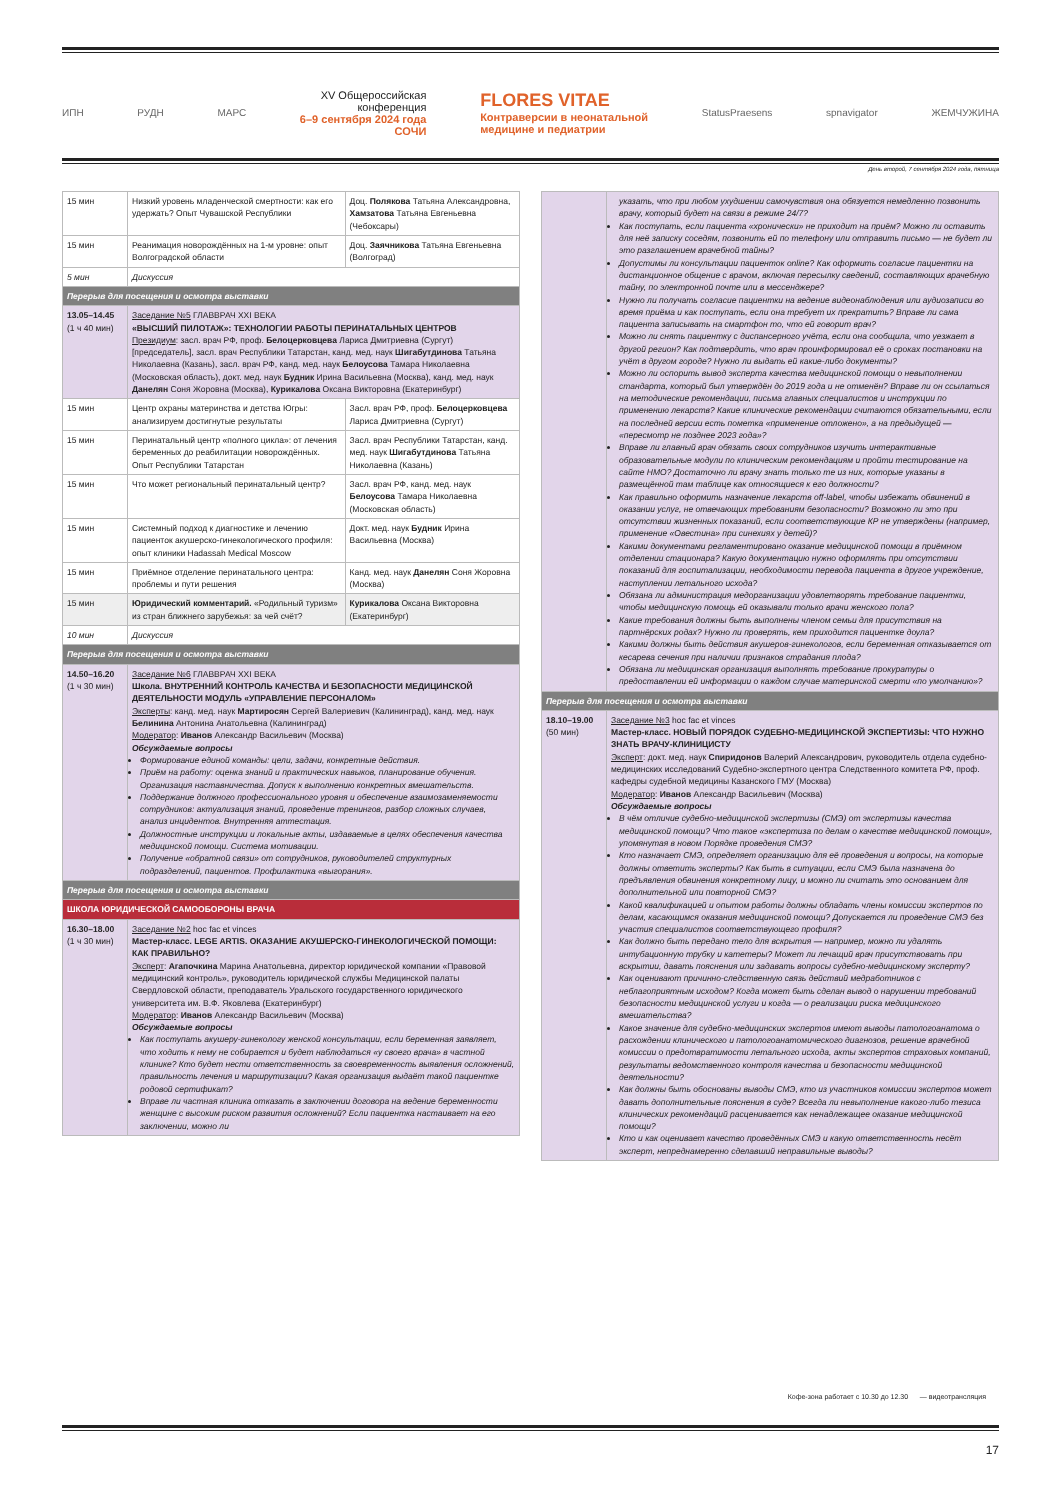ИПН РУДН МАРС
XV Общероссийская
конференция
6–9 сентября 2024 года
СОЧИ
FLORES VITAE
Контраверсии в неонатальной
медицине и педиатрии
StatusPraesens spnavigator ЖЕМЧУЖИНА
День второй, 7 сентября 2024 года, пятница
| 15 мин | Низкий уровень младенческой смертности: как его удержать? Опыт Чувашской Республики | Доц. Полякова Татьяна Александровна, Хамзатова Татьяна Евгеньевна (Чебоксары) |
| 15 мин | Реанимация новорождённых на 1-м уровне: опыт Волгоградской области | Доц. Заячникова Татьяна Евгеньевна (Волгоград) |
| 5 мин | Дискуссия | |
| Перерыв для посещения и осмотра выставки | | |
| 13.05–14.45 (1 ч 40 мин) | Заседание №5 ГЛАВВРАЧ XXI ВЕКА «ВЫСШИЙ ПИЛОТАЖ»: ТЕХНОЛОГИИ РАБОТЫ ПЕРИНАТАЛЬНЫХ ЦЕНТРОВ Президиум : засл. врач РФ, проф. Белоцерковцева Лариса Дмитриевна (Сургут) [председатель], засл. врач Республики Татарстан, канд. мед. наук Шигабутдинова Татьяна Николаевна (Казань), засл. врач РФ, канд. мед. наук Белоусова Тамара Николаевна (Московская область), докт. мед. наук Будник Ирина Васильевна (Москва), канд. мед. наук Данелян Соня Жоровна (Москва), Курикалова Оксана Викторовна (Екатеринбург) | |
| 15 мин | Центр охраны материнства и детства Югры: анализируем достигнутые результаты | Засл. врач РФ, проф. Белоцерковцева Лариса Дмитриевна (Сургут) |
| 15 мин | Перинатальный центр «полного цикла»: от лечения беременных до реабилитации новорождённых. Опыт Республики Татарстан | Засл. врач Республики Татарстан, канд. мед. наук Шигабутдинова Татьяна Николаевна (Казань) |
| 15 мин | Что может региональный перинатальный центр? | Засл. врач РФ, канд. мед. наук Белоусова Тамара Николаевна (Московская область) |
| 15 мин | Системный подход к диагностике и лечению пациенток акушерско-гинекологического профиля: опыт клиники Hadassah Medical Moscow | Докт. мед. наук Будник Ирина Васильевна (Москва) |
| 15 мин | Приёмное отделение перинатального центра: проблемы и пути решения | Канд. мед. наук Данелян Соня Жоровна (Москва) |
| 15 мин | Юридический комментарий. «Родильный туризм» из стран ближнего зарубежья: за чей счёт? | Курикалова Оксана Викторовна (Екатеринбург) |
| 10 мин | Дискуссия | |
| Перерыв для посещения и осмотра выставки | | |
| 14.50–16.20 (1 ч 30 мин) | Заседание №6 ГЛАВВРАЧ XXI ВЕКА Школа. ВНУТРЕННИЙ КОНТРОЛЬ КАЧЕСТВА И БЕЗОПАСНОСТИ МЕДИЦИНСКОЙ ДЕЯТЕЛЬНОСТИ МОДУЛЬ «УПРАВЛЕНИЕ ПЕРСОНАЛОМ» Эксперты : канд. мед. наук Мартиросян Сергей Валериевич (Калининград), канд. мед. наук Белинина Антонина Анатольевна (Калининград) Модератор : Иванов Александр Васильевич (Москва) Обсуждаемые вопросы Формирование единой команды: цели, задачи, конкретные действия. Приём на работу: оценка знаний и практических навыков, планирование обучения. Организация наставничества. Допуск к выполнению конкретных вмешательств. Поддержание должного профессионального уровня и обеспечение взаимозаменяемости сотрудников: актуализация знаний, проведение тренингов, разбор сложных случаев, анализ инцидентов. Внутренняя аттестация. Должностные инструкции и локальные акты, издаваемые в целях обеспечения качества медицинской помощи. Система мотивации. Получение «обратной связи» от сотрудников, руководителей структурных подразделений, пациентов. Профилактика «выгорания». | |
| Перерыв для посещения и осмотра выставки | | |
| ШКОЛА ЮРИДИЧЕСКОЙ САМООБОРОНЫ ВРАЧА | | |
| 16.30–18.00 (1 ч 30 мин) | Заседание №2 hoc fac et vinces Мастер-класс. LEGE ARTIS. ОКАЗАНИЕ АКУШЕРСКО-ГИНЕКОЛОГИЧЕСКОЙ ПОМОЩИ: КАК ПРАВИЛЬНО? Эксперт : Агапочкина Марина Анатольевна, директор юридической компании «Правовой медицинский контроль», руководитель юридической службы Медицинской палаты Свердловской области, преподаватель Уральского государственного юридического университета им. В.Ф. Яковлева (Екатеринбург) Модератор : Иванов Александр Васильевич (Москва) Обсуждаемые вопросы Как поступать акушеру-гинекологу женской консультации, если беременная заявляет, что ходить к нему не собирается и будет наблюдаться «у своего врача» в частной клинике? Кто будет нести ответственность за своевременность выявления осложнений, правильность лечения и маршрутизации? Какая организация выдаёт такой пациентке родовой сертификат? Вправе ли частная клиника отказать в заключении договора на ведение беременности женщине с высоким риском развития осложнений? Если пациентка настаивает на его заключении, можно ли | |
| | указать, что при любом ухудшении самочувствия она обязуется немедленно позвонить врачу, который будет на связи в режиме 24/7? Как поступать, если пациента «хронически» не приходит на приём? Можно ли оставить для неё записку соседям, позвонить ей по телефону или отправить письмо — не будет ли это разглашением врачебной тайны? Допустимы ли консультации пациенток online? Как оформить согласие пациентки на дистанционное общение с врачом, включая пересылку сведений, составляющих врачебную тайну, по электронной почте или в мессенджере? Нужно ли получать согласие пациентки на ведение видеонаблюдения или аудиозаписи во время приёма и как поступать, если она требует их прекратить? Вправе ли сама пациента записывать на смартфон то, что ей говорит врач? Можно ли снять пациентку с диспансерного учёта, если она сообщила, что уезжает в другой регион? Как подтвердить, что врач проинформировал её о сроках постановки на учёт в другом городе? Нужно ли выдать ей какие-либо документы? Можно ли оспорить вывод эксперта качества медицинской помощи о невыполнении стандарта, который был утверждён до 2019 года и не отменён? Вправе ли он ссылаться на методические рекомендации, письма главных специалистов и инструкции по применению лекарств? Какие клинические рекомендации считаются обязательными, если на последней версии есть пометка «применение отложено», а на предыдущей — «пересмотр не позднее 2023 года»? Вправе ли главный врач обязать своих сотрудников изучить интерактивные образовательные модули по клиническим рекомендациям и пройти тестирование на сайте НМО? Достаточно ли врачу знать только те из них, которые указаны в размещённой там таблице как относящиеся к его должности? Как правильно оформить назначение лекарств off-label, чтобы избежать обвинений в оказании услуг, не отвечающих требованиям безопасности? Возможно ли это при отсутствии жизненных показаний, если соответствующие КР не утверждены (например, применение «Овестина» при синехиях у детей)? Какими документами регламентировано оказание медицинской помощи в приёмном отделении стационара? Какую документацию нужно оформлять при отсутствии показаний для госпитализации, необходимости перевода пациента в другое учреждение, наступлении летального исхода? Обязана ли администрация медорганизации удовлетворять требование пациентки, чтобы медицинскую помощь ей оказывали только врачи женского пола? Какие требования должны быть выполнены членом семьи для присутствия на партнёрских родах? Нужно ли проверять, кем приходится пациентке доула? Какими должны быть действия акушеров-гинекологов, если беременная отказывается от кесарева сечения при наличии признаков страдания плода? Обязана ли медицинская организация выполнять требование прокуратуры о предоставлении ей информации о каждом случае материнской смерти «по умолчанию»? |
| Перерыв для посещения и осмотра выставки | |
| 18.10–19.00 (50 мин) | Заседание №3 hoc fac et vinces Мастер-класс. НОВЫЙ ПОРЯДОК СУДЕБНО-МЕДИЦИНСКОЙ ЭКСПЕРТИЗЫ: ЧТО НУЖНО ЗНАТЬ ВРАЧУ-КЛИНИЦИСТУ Эксперт : докт. мед. наук Спиридонов Валерий Александрович, руководитель отдела судебно-медицинских исследований Судебно-экспертного центра Следственного комитета РФ, проф. кафедры судебной медицины Казанского ГМУ (Москва) Модератор : Иванов Александр Васильевич (Москва) Обсуждаемые вопросы В чём отличие судебно-медицинской экспертизы (СМЭ) от экспертизы качества медицинской помощи? Что такое «экспертиза по делам о качестве медицинской помощи», упомянутая в новом Порядке проведения СМЭ? Кто назначает СМЭ, определяет организацию для её проведения и вопросы, на которые должны ответить эксперты? Как быть в ситуации, если СМЭ была назначена до предъявления обвинения конкретному лицу, и можно ли считать это основанием для дополнительной или повторной СМЭ? Какой квалификацией и опытом работы должны обладать члены комиссии экспертов по делам, касающимся оказания медицинской помощи? Допускается ли проведение СМЭ без участия специалистов соответствующего профиля? Как должно быть передано тело для вскрытия — например, можно ли удалять интубационную трубку и катетеры? Может ли лечащий врач присутствовать при вскрытии, давать пояснения или задавать вопросы судебно-медицинскому эксперту? Как оценивают причинно-следственную связь действий медработников с неблагоприятным исходом? Когда может быть сделан вывод о нарушении требований безопасности медицинской услуги и когда — о реализации риска медицинского вмешательства? Какое значение для судебно-медицинских экспертов имеют выводы патологоанатома о расхождении клинического и патологоанатомического диагнозов, решение врачебной комиссии о предотвратимости летального исхода, акты экспертов страховых компаний, результаты ведомственного контроля качества и безопасности медицинской деятельности? Как должны быть обоснованы выводы СМЭ, кто из участников комиссии экспертов может давать дополнительные пояснения в суде? Всегда ли невыполнение какого-либо тезиса клинических рекомендаций расценивается как ненадлежащее оказание медицинской помощи? Кто и как оценивает качество проведённых СМЭ и какую ответственность несёт эксперт, непреднамеренно сделавший неправильные выводы? |
Кофе-зона работает с 10.30 до 12.30 — видеотрансляция
17